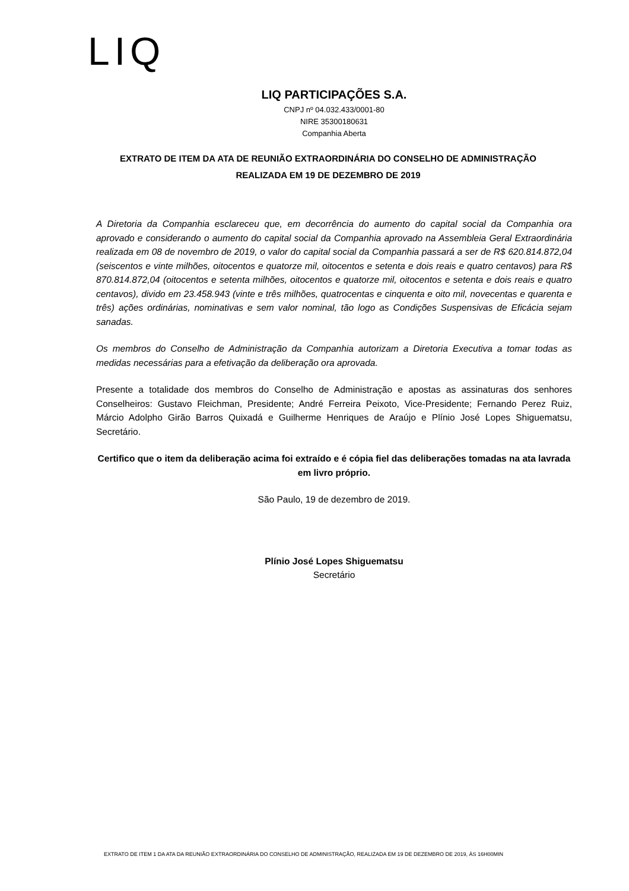LIQ
LIQ PARTICIPAÇÕES S.A.
CNPJ nº 04.032.433/0001-80
NIRE 35300180631
Companhia Aberta
EXTRATO DE ITEM DA ATA DE REUNIÃO EXTRAORDINÁRIA DO CONSELHO DE ADMINISTRAÇÃO
REALIZADA EM 19 DE DEZEMBRO DE 2019
A Diretoria da Companhia esclareceu que, em decorrência do aumento do capital social da Companhia ora aprovado e considerando o aumento do capital social da Companhia aprovado na Assembleia Geral Extraordinária realizada em 08 de novembro de 2019, o valor do capital social da Companhia passará a ser de R$ 620.814.872,04 (seiscentos e vinte milhões, oitocentos e quatorze mil, oitocentos e setenta e dois reais e quatro centavos) para R$ 870.814.872,04 (oitocentos e setenta milhões, oitocentos e quatorze mil, oitocentos e setenta e dois reais e quatro centavos), divido em 23.458.943 (vinte e três milhões, quatrocentas e cinquenta e oito mil, novecentas e quarenta e três) ações ordinárias, nominativas e sem valor nominal, tão logo as Condições Suspensivas de Eficácia sejam sanadas.
Os membros do Conselho de Administração da Companhia autorizam a Diretoria Executiva a tomar todas as medidas necessárias para a efetivação da deliberação ora aprovada.
Presente a totalidade dos membros do Conselho de Administração e apostas as assinaturas dos senhores Conselheiros: Gustavo Fleichman, Presidente; André Ferreira Peixoto, Vice-Presidente; Fernando Perez Ruiz, Márcio Adolpho Girão Barros Quixadá e Guilherme Henriques de Araújo e Plínio José Lopes Shiguematsu, Secretário.
Certifico que o item da deliberação acima foi extraído e é cópia fiel das deliberações tomadas na ata lavrada em livro próprio.
São Paulo, 19 de dezembro de 2019.
Plínio José Lopes Shiguematsu
Secretário
EXTRATO DE ITEM 1 DA ATA DA REUNIÃO EXTRAORDINÁRIA DO CONSELHO DE ADMINISTRAÇÃO, REALIZADA EM 19 DE DEZEMBRO DE 2019, ÀS 16H00MIN